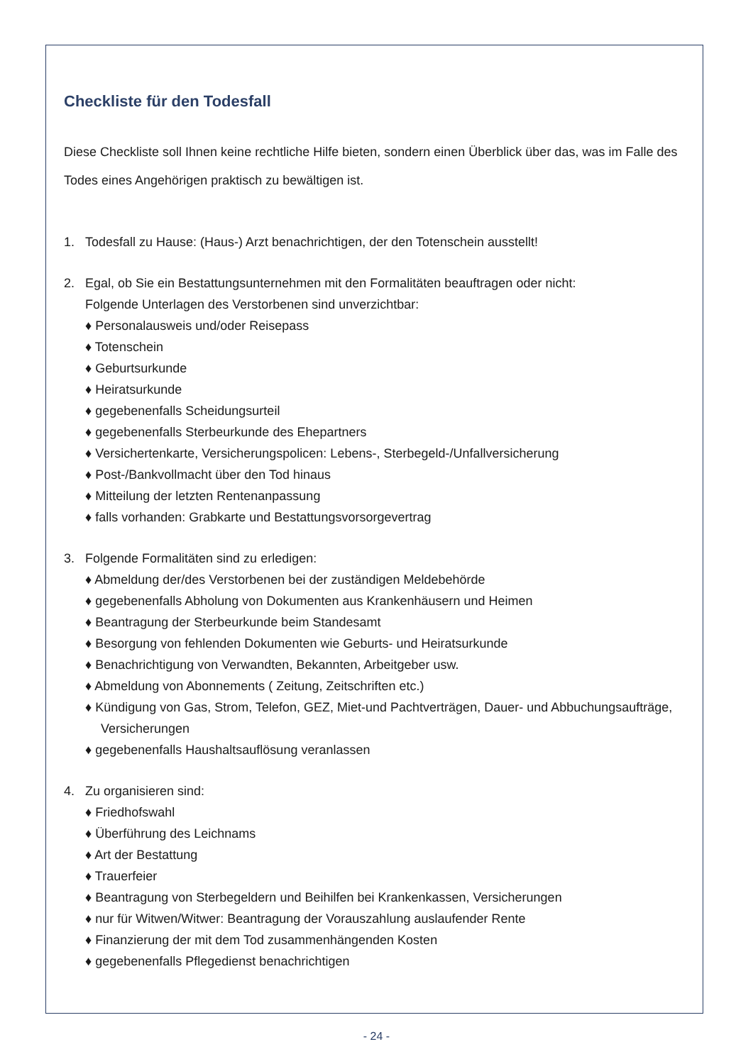Checkliste für den Todesfall
Diese Checkliste soll Ihnen keine rechtliche Hilfe bieten, sondern einen Überblick über das, was im Falle des Todes eines Angehörigen praktisch zu bewältigen ist.
1. Todesfall zu Hause: (Haus-) Arzt benachrichtigen, der den Totenschein ausstellt!
2. Egal, ob Sie ein Bestattungsunternehmen mit den Formalitäten beauftragen oder nicht:
Folgende Unterlagen des Verstorbenen sind unverzichtbar:
♦ Personalausweis und/oder Reisepass
♦ Totenschein
♦ Geburtsurkunde
♦ Heiratsurkunde
♦ gegebenenfalls Scheidungsurteil
♦ gegebenenfalls Sterbeurkunde des Ehepartners
♦ Versichertenkarte, Versicherungspolicen: Lebens-, Sterbegeld-/Unfallversicherung
♦ Post-/Bankvollmacht über den Tod hinaus
♦ Mitteilung der letzten Rentenanpassung
♦ falls vorhanden: Grabkarte und Bestattungsvorsorgevertrag
3. Folgende Formalitäten sind zu erledigen:
♦ Abmeldung der/des Verstorbenen bei der zuständigen Meldebehörde
♦ gegebenenfalls Abholung von Dokumenten aus Krankenhäusern und Heimen
♦ Beantragung der Sterbeurkunde beim Standesamt
♦ Besorgung von fehlenden Dokumenten wie Geburts- und Heiratsurkunde
♦ Benachrichtigung von Verwandten, Bekannten, Arbeitgeber usw.
♦ Abmeldung von Abonnements ( Zeitung, Zeitschriften etc.)
♦ Kündigung von Gas, Strom, Telefon, GEZ, Miet-und Pachtverträgen, Dauer- und Abbuchungsaufträge, Versicherungen
♦ gegebenenfalls Haushaltsauflösung veranlassen
4. Zu organisieren sind:
♦ Friedhofswahl
♦ Überführung des Leichnams
♦ Art der Bestattung
♦ Trauerfeier
♦ Beantragung von Sterbegeldern und Beihilfen bei Krankenkassen, Versicherungen
♦ nur für Witwen/Witwer: Beantragung der Vorauszahlung auslaufender Rente
♦ Finanzierung der mit dem Tod zusammenhängenden Kosten
♦ gegebenenfalls Pflegedienst benachrichtigen
- 24 -